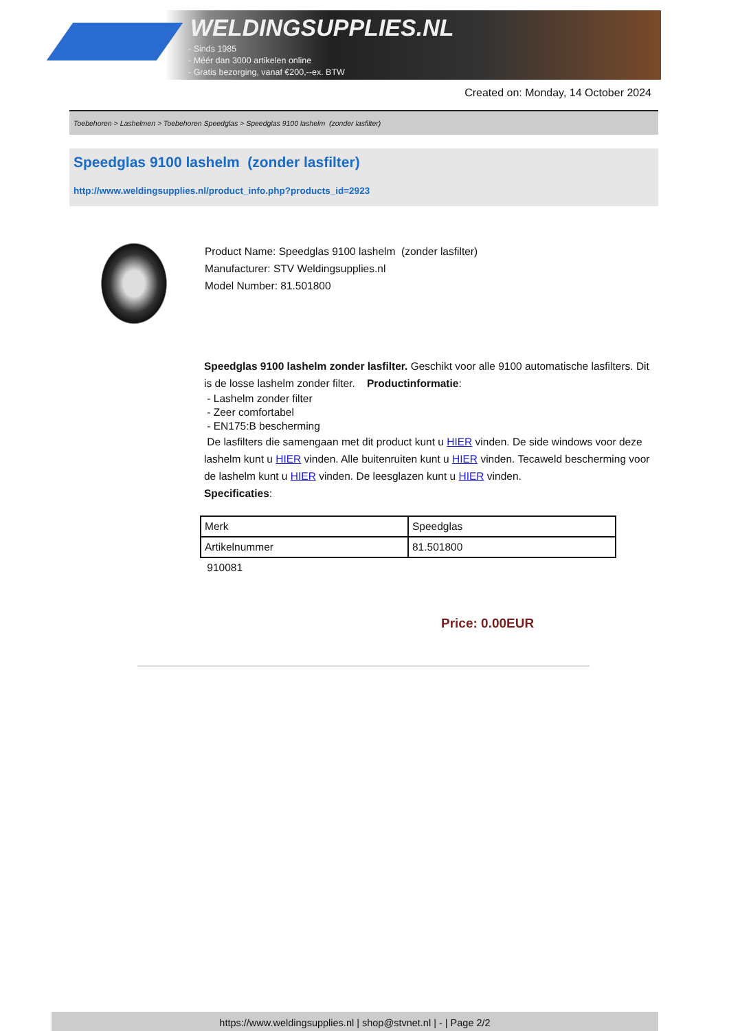WELDINGSUPPLIES.NL
- Sinds 1985
- Méér dan 3000 artikelen online
- Gratis bezorging, vanaf €200,--ex. BTW
Created on: Monday, 14 October 2024
Toebehoren > Lashelmen > Toebehoren Speedglas > Speedglas 9100 lashelm (zonder lasfilter)
Speedglas 9100 lashelm (zonder lasfilter)
http://www.weldingsupplies.nl/product_info.php?products_id=2923
Product Name: Speedglas 9100 lashelm (zonder lasfilter)
Manufacturer: STV Weldingsupplies.nl
Model Number: 81.501800
Speedglas 9100 lashelm zonder lasfilter. Geschikt voor alle 9100 automatische lasfilters. Dit is de losse lashelm zonder filter. Productinformatie:
- Lashelm zonder filter
- Zeer comfortabel
- EN175:B bescherming
De lasfilters die samengaan met dit product kunt u HIER vinden. De side windows voor deze lashelm kunt u HIER vinden. Alle buitenruiten kunt u HIER vinden. Tecaweld bescherming voor de lashelm kunt u HIER vinden. De leesglazen kunt u HIER vinden.
Specificaties:
| Merk | Speedglas |
| Artikelnummer | 81.501800 |
910081
Price: 0.00EUR
https://www.weldingsupplies.nl | shop@stvnet.nl | - | Page 2/2